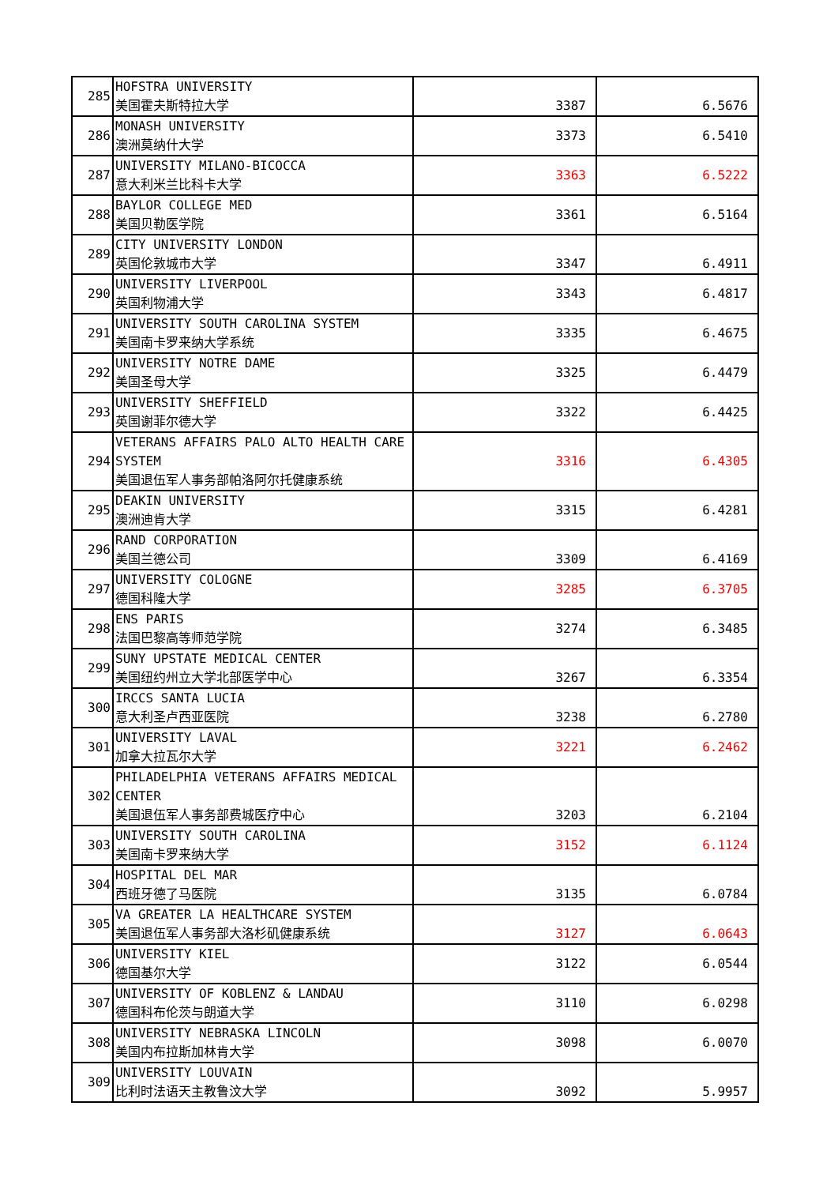| 285 | HOFSTRA UNIVERSITY 美国霍夫斯特拉大学 | 3387 | 6.5676 |
| 286 | MONASH UNIVERSITY 澳洲莫纳什大学 | 3373 | 6.5410 |
| 287 | UNIVERSITY MILANO-BICOCCA 意大利米兰比科卡大学 | 3363 | 6.5222 |
| 288 | BAYLOR COLLEGE MED 美国贝勒医学院 | 3361 | 6.5164 |
| 289 | CITY UNIVERSITY LONDON 英国伦敦城市大学 | 3347 | 6.4911 |
| 290 | UNIVERSITY LIVERPOOL 英国利物浦大学 | 3343 | 6.4817 |
| 291 | UNIVERSITY SOUTH CAROLINA SYSTEM 美国南卡罗来纳大学系统 | 3335 | 6.4675 |
| 292 | UNIVERSITY NOTRE DAME 美国圣母大学 | 3325 | 6.4479 |
| 293 | UNIVERSITY SHEFFIELD 英国谢菲尔德大学 | 3322 | 6.4425 |
| 294 | VETERANS AFFAIRS PALO ALTO HEALTH CARE SYSTEM 美国退伍军人事务部帕洛阿尔托健康系统 | 3316 | 6.4305 |
| 295 | DEAKIN UNIVERSITY 澳洲迪肯大学 | 3315 | 6.4281 |
| 296 | RAND CORPORATION 美国兰德公司 | 3309 | 6.4169 |
| 297 | UNIVERSITY COLOGNE 德国科隆大学 | 3285 | 6.3705 |
| 298 | ENS PARIS 法国巴黎高等师范学院 | 3274 | 6.3485 |
| 299 | SUNY UPSTATE MEDICAL CENTER 美国纽约州立大学北部医学中心 | 3267 | 6.3354 |
| 300 | IRCCS SANTA LUCIA 意大利圣卢西亚医院 | 3238 | 6.2780 |
| 301 | UNIVERSITY LAVAL 加拿大拉瓦尔大学 | 3221 | 6.2462 |
| 302 | PHILADELPHIA VETERANS AFFAIRS MEDICAL CENTER 美国退伍军人事务部费城医疗中心 | 3203 | 6.2104 |
| 303 | UNIVERSITY SOUTH CAROLINA 美国南卡罗来纳大学 | 3152 | 6.1124 |
| 304 | HOSPITAL DEL MAR 西班牙德了马医院 | 3135 | 6.0784 |
| 305 | VA GREATER LA HEALTHCARE SYSTEM 美国退伍军人事务部大洛杉矶健康系统 | 3127 | 6.0643 |
| 306 | UNIVERSITY KIEL 德国基尔大学 | 3122 | 6.0544 |
| 307 | UNIVERSITY OF KOBLENZ & LANDAU 德国科布伦茨与朗道大学 | 3110 | 6.0298 |
| 308 | UNIVERSITY NEBRASKA LINCOLN 美国内布拉斯加林肯大学 | 3098 | 6.0070 |
| 309 | UNIVERSITY LOUVAIN 比利时法语天主教鲁汶大学 | 3092 | 5.9957 |